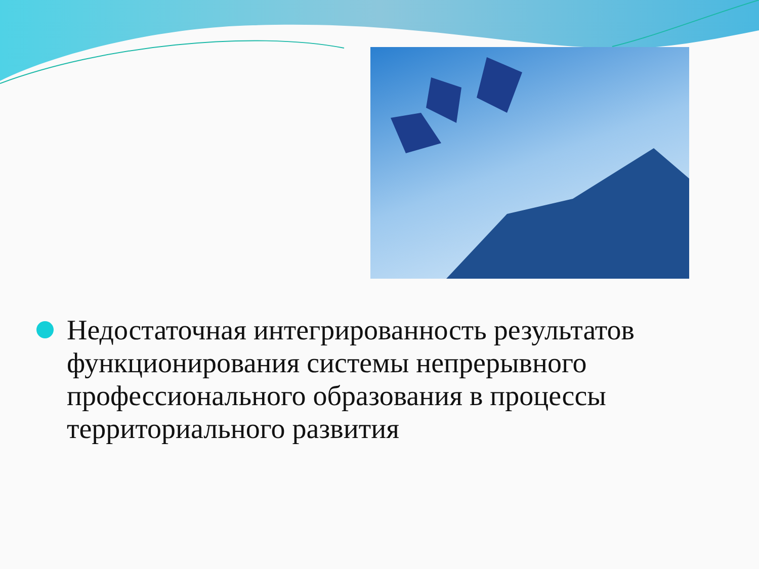Недостаточная интегрированность результатов функционирования системы непрерывного профессионального образования в процессы территориального развития